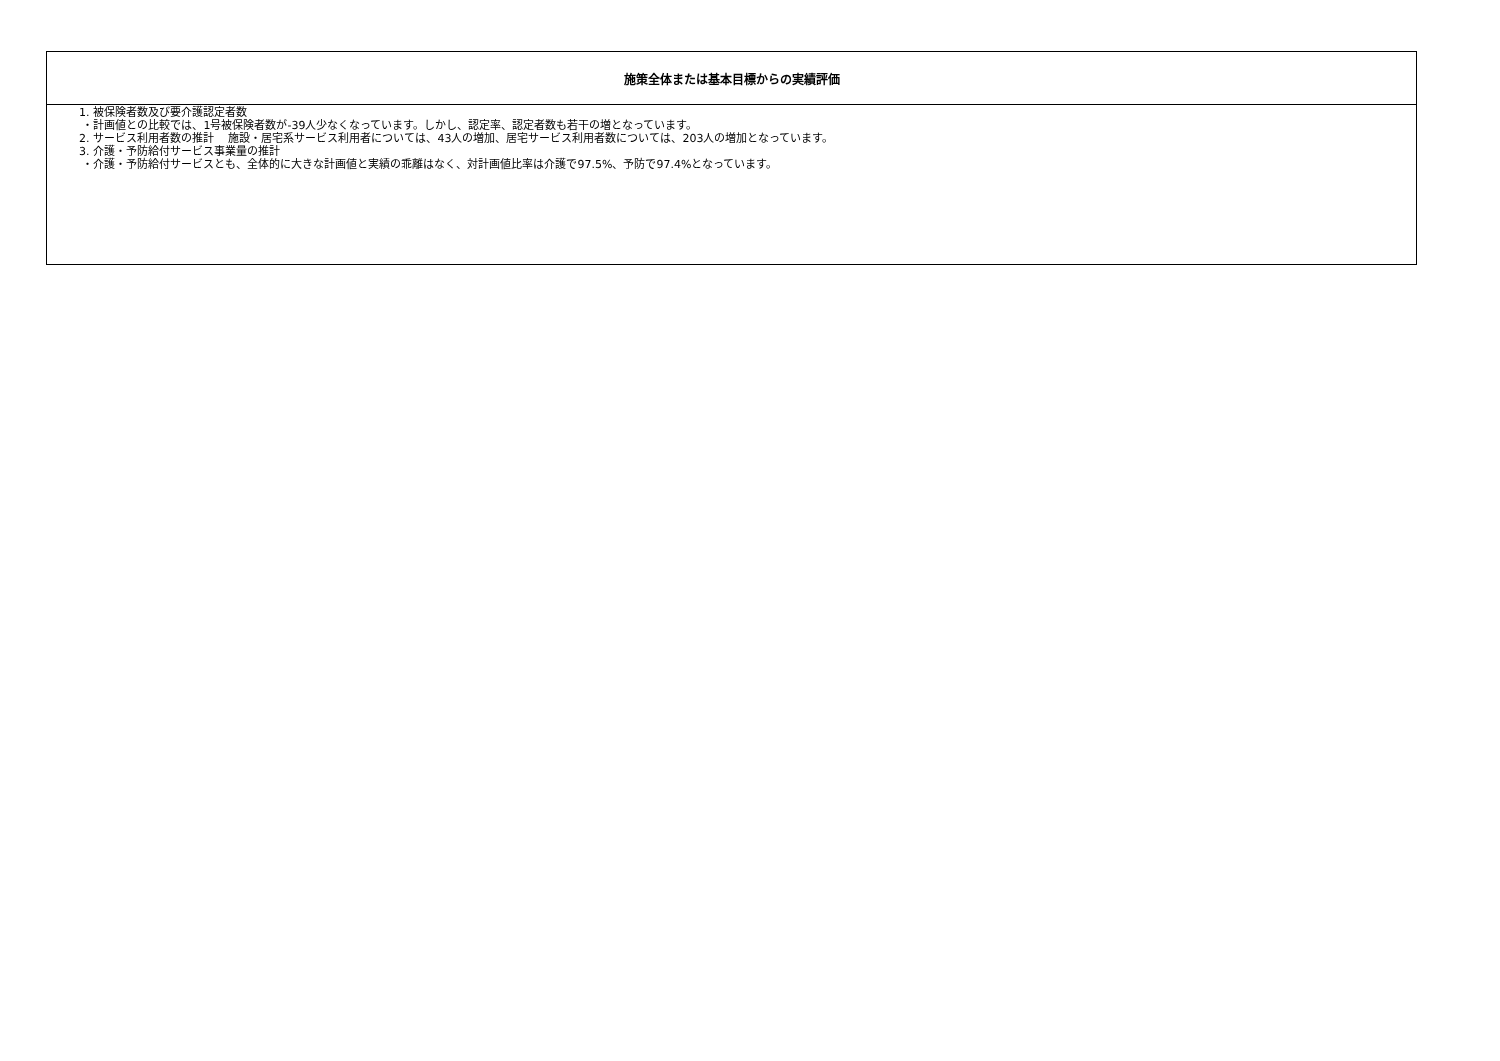| 施策全体または基本目標からの実績評価 |
| --- |
| 1. 被保険者数及び要介護認定者数 ・計画値との比較では、1号被保険者数が-39人少なくなっています。しかし、認定率、認定者数も若干の増となっています。 2. サービス利用者数の推計 施設・居宅系サービス利用者については、43人の増加、居宅サービス利用者数については、203人の増加となっています。 3. 介護・予防給付サービス事業量の推計 ・介護・予防給付サービスとも、全体的に大きな計画値と実績の乖離はなく、対計画値比率は介護で97.5%、予防で97.4%となっています。 |